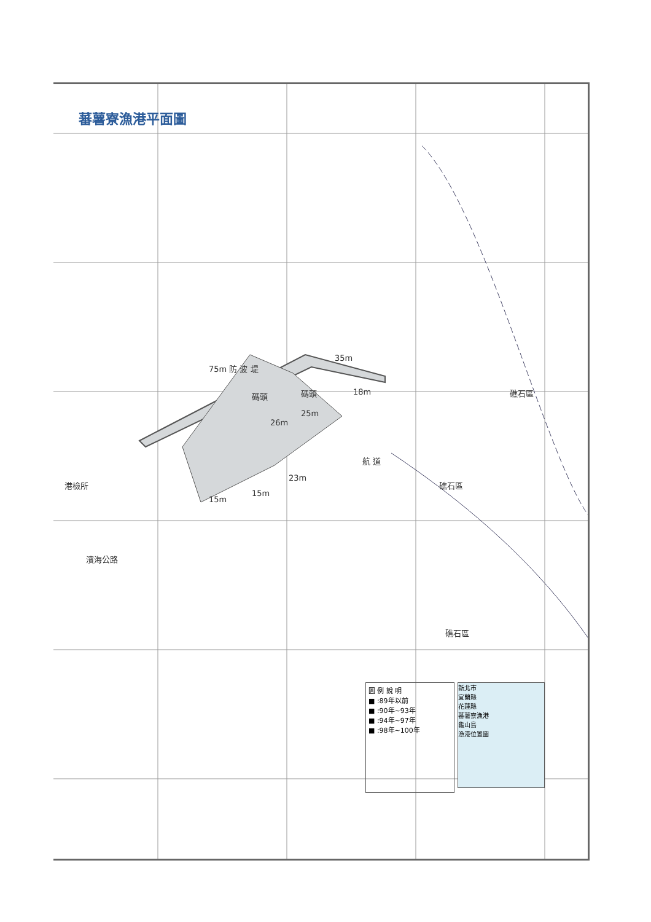蕃薯寮漁港平面圖
75m 防 波 堤
35m
碼頭 碼頭 18m
25m
26m
航 道
23m
15m
15m
港檢所
濱海公路
礁石區
礁石區
礁石區
圖 例 說 明
■ :89年以前
■ :90年~93年
■ :94年~97年
■ :98年~100年
新北市
宜蘭縣
花蓮縣
蕃薯寮漁港
龜山島
漁港位置圖